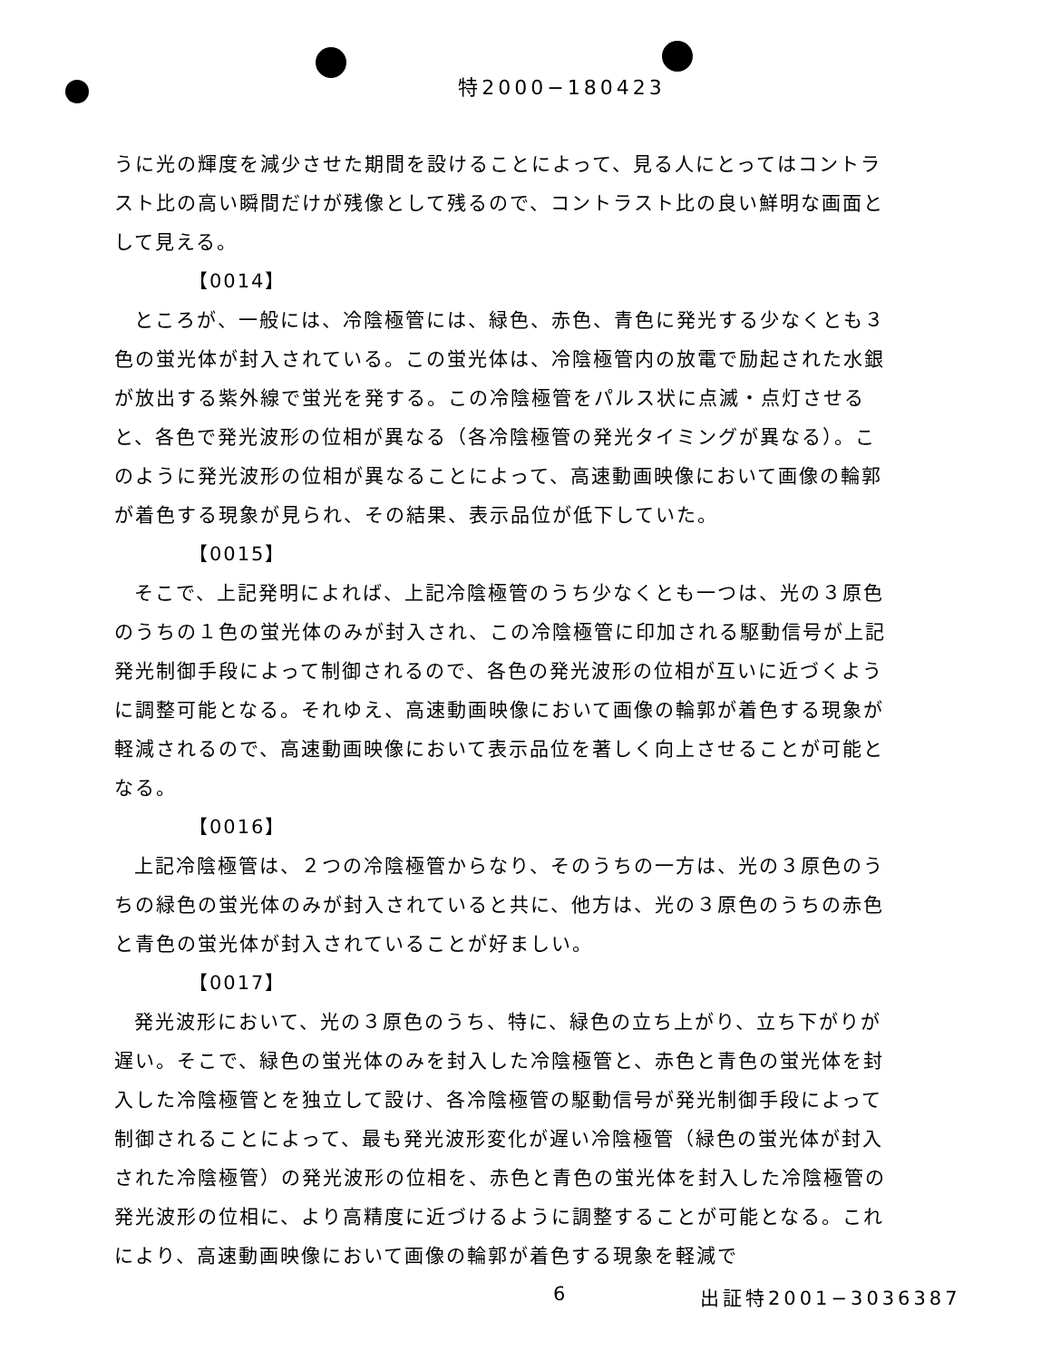特2000−180423
うに光の輝度を減少させた期間を設けることによって、見る人にとってはコントラスト比の高い瞬間だけが残像として残るので、コントラスト比の良い鮮明な画面として見える。
【0014】
ところが、一般には、冷陰極管には、緑色、赤色、青色に発光する少なくとも３色の蛍光体が封入されている。この蛍光体は、冷陰極管内の放電で励起された水銀が放出する紫外線で蛍光を発する。この冷陰極管をパルス状に点滅・点灯させると、各色で発光波形の位相が異なる（各冷陰極管の発光タイミングが異なる）。このように発光波形の位相が異なることによって、高速動画映像において画像の輪郭が着色する現象が見られ、その結果、表示品位が低下していた。
【0015】
そこで、上記発明によれば、上記冷陰極管のうち少なくとも一つは、光の３原色のうちの１色の蛍光体のみが封入され、この冷陰極管に印加される駆動信号が上記発光制御手段によって制御されるので、各色の発光波形の位相が互いに近づくように調整可能となる。それゆえ、高速動画映像において画像の輪郭が着色する現象が軽減されるので、高速動画映像において表示品位を著しく向上させることが可能となる。
【0016】
上記冷陰極管は、２つの冷陰極管からなり、そのうちの一方は、光の３原色のうちの緑色の蛍光体のみが封入されていると共に、他方は、光の３原色のうちの赤色と青色の蛍光体が封入されていることが好ましい。
【0017】
発光波形において、光の３原色のうち、特に、緑色の立ち上がり、立ち下がりが遅い。そこで、緑色の蛍光体のみを封入した冷陰極管と、赤色と青色の蛍光体を封入した冷陰極管とを独立して設け、各冷陰極管の駆動信号が発光制御手段によって制御されることによって、最も発光波形変化が遅い冷陰極管（緑色の蛍光体が封入された冷陰極管）の発光波形の位相を、赤色と青色の蛍光体を封入した冷陰極管の発光波形の位相に、より高精度に近づけるように調整することが可能となる。これにより、高速動画映像において画像の輪郭が着色する現象を軽減で
6 出証特2001−3036387